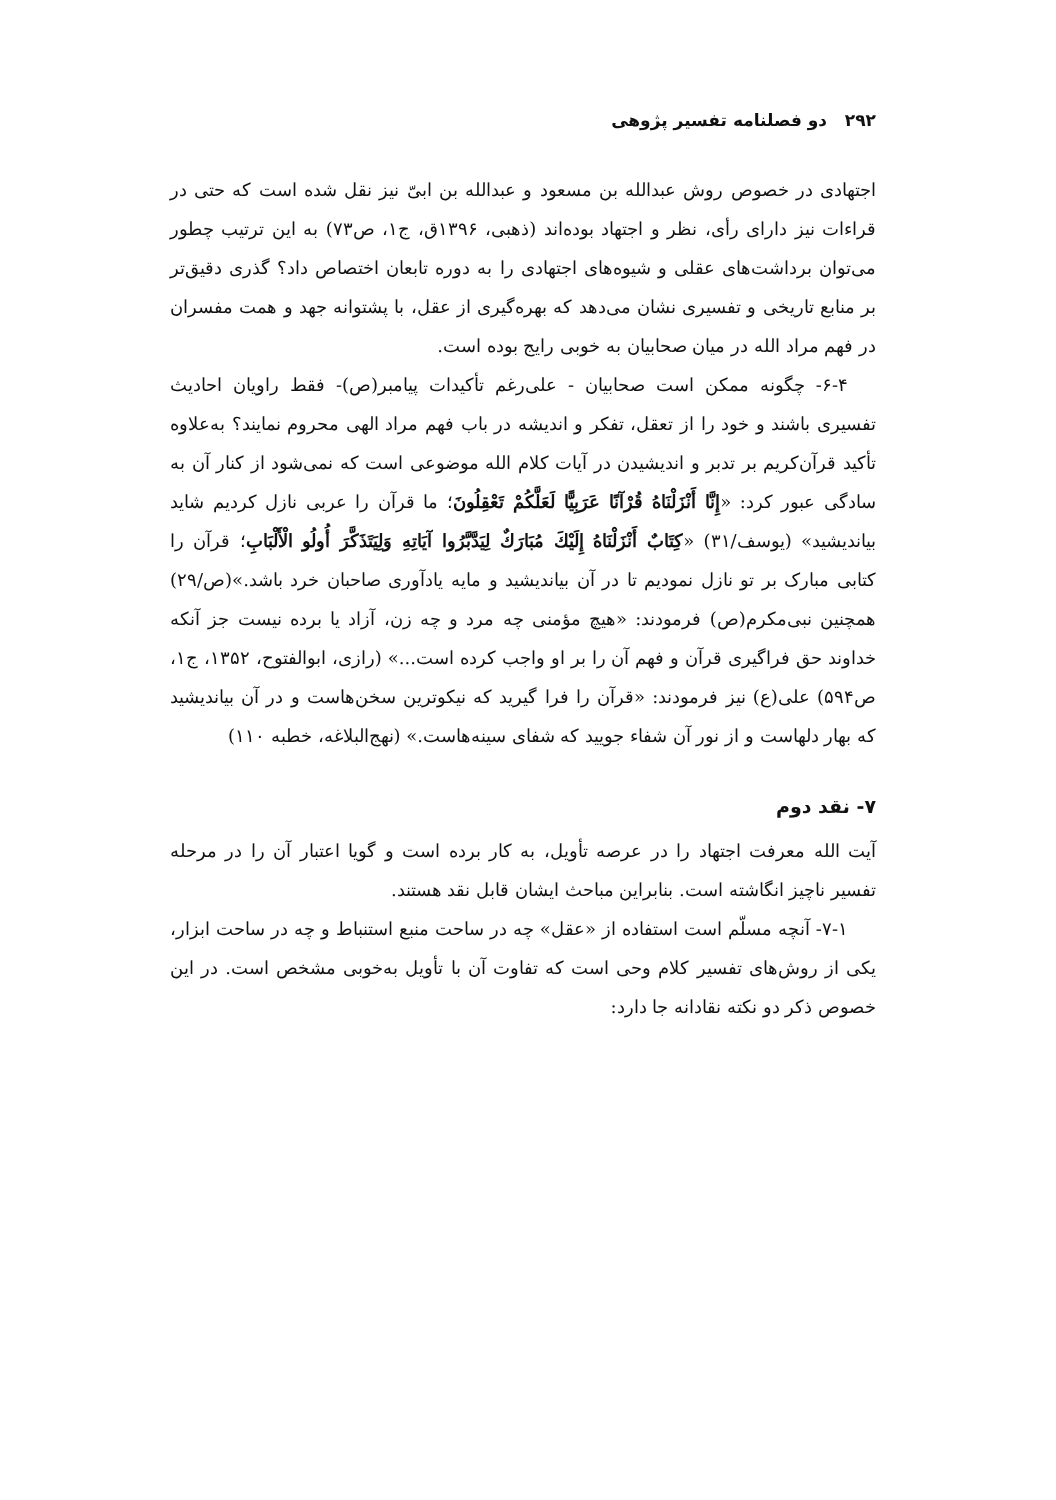۲۹۲ دو فصلنامه تفسیر پژوهی
اجتهادی در خصوص روش عبدالله بن مسعود و عبدالله بن ابیّ نیز نقل شده است که حتی در قراءات نیز دارای رأی، نظر و اجتهاد بوده‌اند (ذهبی، ۱۳۹۶ق، ج۱، ص۷۳) به این ترتیب چطور می‌توان برداشت‌های عقلی و شیوه‌های اجتهادی را به دوره تابعان اختصاص داد؟ گذری دقیق‌تر بر منابع تاریخی و تفسیری نشان می‌دهد که بهره‌گیری از عقل، با پشتوانه جهد و همت مفسران در فهم مراد الله در میان صحابیان به خوبی رایج بوده است.
۶-۴- چگونه ممکن است صحابیان - علی‌رغم تأکیدات پیامبر(ص)- فقط راویان احادیث تفسیری باشند و خود را از تعقل، تفکر و اندیشه در باب فهم مراد الهی محروم نمایند؟ به‌علاوه تأکید قرآن‌کریم بر تدبر و اندیشیدن در آیات کلام الله موضوعی است که نمی‌شود از کنار آن به سادگی عبور کرد: «إِنَّا أَنْزَلْنَاهُ قُرْآنًا عَرَبِيًّا لَعَلَّكُمْ تَعْقِلُونَ؛ ما قرآن را عربی نازل کردیم شاید بیاندیشید» (یوسف/۳۱) «كِتَابٌ أَنْزَلْنَاهُ إِلَيْكَ مُبَارَكٌ لِيَدَّبَّرُوا آيَاتِهِ وَلِيَتَذَكَّرَ أُولُو الْأَلْبَابِ؛ قرآن را کتابی مبارک بر تو نازل نمودیم تا در آن بیاندیشید و مایه یادآوری صاحبان خرد باشد.»(ص/۲۹) همچنین نبی‌مکرم(ص) فرمودند: «هیچ مؤمنی چه مرد و چه زن، آزاد یا برده نیست جز آنکه خداوند حق فراگیری قرآن و فهم آن را بر او واجب کرده است...» (رازی، ابوالفتوح، ۱۳۵۲، ج۱، ص۵۹۴) علی(ع) نیز فرمودند: «قرآن را فرا گیرید که نیکوترین سخن‌هاست و در آن بیاندیشید که بهار دلهاست و از نور آن شفاء جویید که شفای سینه‌هاست.» (نهج‌البلاغه، خطبه ۱۱۰)
۷- نقد دوم
آیت الله معرفت اجتهاد را در عرصه تأویل، به کار برده است و گویا اعتبار آن را در مرحله تفسیر ناچیز انگاشته است. بنابراین مباحث ایشان قابل نقد هستند.
۷-۱- آنچه مسلّم است استفاده از «عقل» چه در ساحت منبع استنباط و چه در ساحت ابزار، یکی از روش‌های تفسیر کلام وحی است که تفاوت آن با تأویل به‌خوبی مشخص است. در این خصوص ذکر دو نکته نقادانه جا دارد: